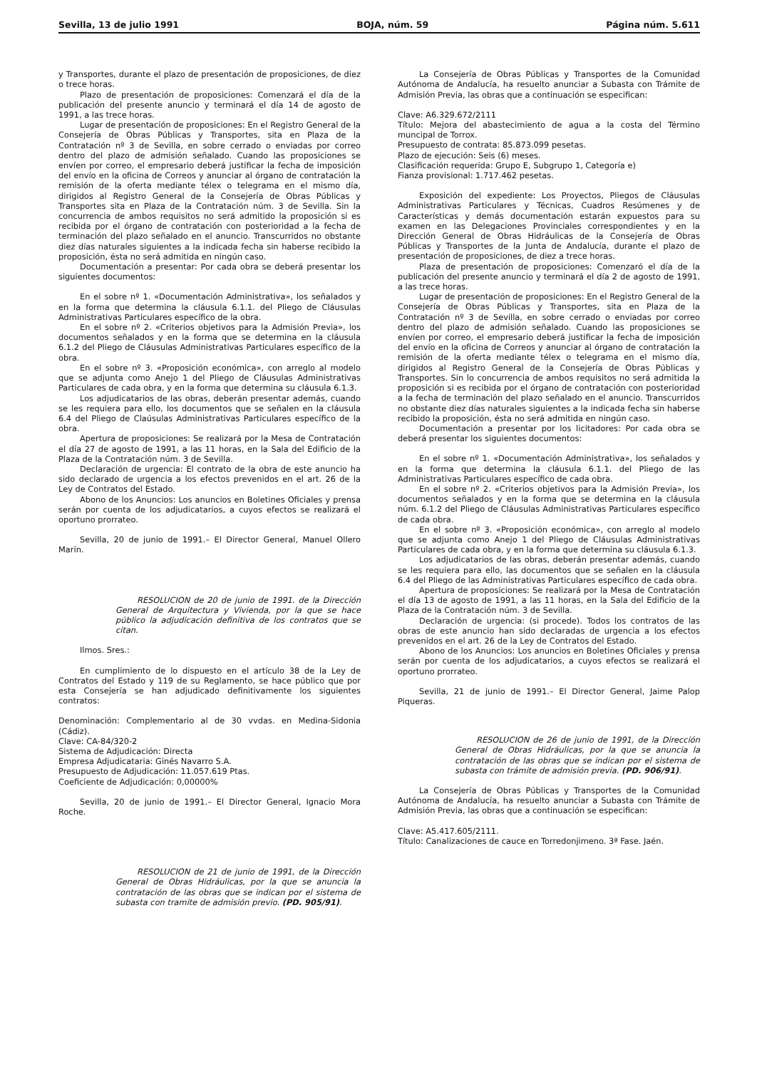Sevilla, 13 de julio 1991 BOJA, núm. 59 Página núm. 5.611
y Transportes, durante el plazo de presentación de proposiciones, de diez o trece horas.
Plazo de presentación de proposiciones: Comenzará el día de la publicación del presente anuncio y terminará el día 14 de agosto de 1991, a las trece horas.
Lugar de presentación de proposiciones: En el Registro General de la Consejería de Obras Públicas y Transportes, sita en Plaza de la Contratación nº 3 de Sevilla, en sobre cerrado o enviadas por correo dentro del plazo de admisión señalado. Cuando las proposiciones se envíen por correo, el empresario deberá justificar la fecha de imposición del envío en la oficina de Correos y anunciar al órgano de contratación la remisión de la oferta mediante télex o telegrama en el mismo día, dirigidos al Registro General de la Consejería de Obras Públicas y Transportes sita en Plaza de la Contratación núm. 3 de Sevilla. Sin la concurrencia de ambos requisitos no será admitido la proposición si es recibida por el órgano de contratación con posterioridad a la fecha de terminación del plazo señalado en el anuncio. Transcurridos no obstante diez días naturales siguientes a la indicada fecha sin haberse recibido la proposición, ésta no será admitida en ningún caso.
Documentación a presentar: Por cada obra se deberá presentar los siguientes documentos:
En el sobre nº 1. «Documentación Administrativa», los señalados y en la forma que determina la cláusula 6.1.1. del Pliego de Cláusulas Administrativas Particulares específico de la obra.
En el sobre nº 2. «Criterios objetivos para la Admisión Previa», los documentos señalados y en la forma que se determina en la cláusula 6.1.2 del Pliego de Cláusulas Administrativas Particulares específico de la obra.
En el sobre nº 3. «Proposición económica», con arreglo al modelo que se adjunta como Anejo 1 del Pliego de Cláusulas Administrativas Particulares de cada obra, y en la forma que determina su cláusula 6.1.3.
Los adjudicatarios de las obras, deberán presentar además, cuando se les requiera para ello, los documentos que se señalen en la cláusula 6.4 del Pliego de Claúsulas Administrativas Particulares específico de la obra.
Apertura de proposiciones: Se realizará por la Mesa de Contratación el día 27 de agosto de 1991, a las 11 horas, en la Sala del Edificio de la Plaza de la Contratación núm. 3 de Sevilla.
Declaración de urgencia: El contrato de la obra de este anuncio ha sido declarado de urgencia a los efectos prevenidos en el art. 26 de la Ley de Contratos del Estado.
Abono de los Anuncios: Los anuncios en Boletines Oficiales y prensa serán por cuenta de los adjudicatarios, a cuyos efectos se realizará el oportuno prorrateo.
Sevilla, 20 de junio de 1991.– El Director General, Manuel Ollero Marín.
RESOLUCION de 20 de junio de 1991. de la Dirección General de Arquitectura y Vivienda, por la que se hace público la adjudicación definitiva de los contratos que se citan.
Ilmos. Sres.:
En cumplimiento de lo dispuesto en el artículo 38 de la Ley de Contratos del Estado y 119 de su Reglamento, se hace público que por esta Consejería se han adjudicado definitivamente los siguientes contratos:
Denominación: Complementario al de 30 vvdas. en Medina-Sidonia (Cádiz).
Clave: CA-84/320-2
Sistema de Adjudicación: Directa
Empresa Adjudicataria: Ginés Navarro S.A.
Presupuesto de Adjudicación: 11.057.619 Ptas.
Coeficiente de Adjudicación: 0,00000%
Sevilla, 20 de junio de 1991.– El Director General, Ignacio Mora Roche.
RESOLUCION de 21 de junio de 1991, de la Dirección General de Obras Hidráulicas, por la que se anuncia la contratación de las obras que se indican por el sistema de subasta con tramite de admisión previo. (PD. 905/91).
La Consejería de Obras Públicas y Transportes de la Comunidad Autónoma de Andalucía, ha resuelto anunciar a Subasta con Trámite de Admisión Previa, las obras que a continuación se especifican:
Clave: A6.329.672/2111
Título: Mejora del abastecimiento de agua a la costa del Término muncipal de Torrox.
Presupuesto de contrata: 85.873.099 pesetas.
Plazo de ejecución: Seis (6) meses.
Clasificación requerida: Grupo E, Subgrupo 1, Categoría e)
Fianza provisional: 1.717.462 pesetas.
Exposición del expediente: Los Proyectos, Pliegos de Cláusulas Administrativas Particulares y Técnicas, Cuadros Resúmenes y de Características y demás documentación estarán expuestos para su examen en las Delegaciones Provinciales correspondientes y en la Dirección General de Obras Hidráulicas de la Consejería de Obras Públicas y Transportes de la Junta de Andalucía, durante el plazo de presentación de proposiciones, de diez a trece horas.
Plaza de presentación de proposiciones: Comenzaró el día de la publicación del presente anuncio y terminará el día 2 de agosto de 1991, a las trece horas.
Lugar de presentación de proposiciones: En el Registro General de la Consejería de Obras Públicas y Transportes, sita en Plaza de la Contratación nº 3 de Sevilla, en sobre cerrado o enviadas por correo dentro del plazo de admisión señalado. Cuando las proposiciones se envíen por correo, el empresario deberá justificar la fecha de imposición del envío en la oficina de Correos y anunciar al órgano de contratación la remisión de la oferta mediante télex o telegrama en el mismo día, dirigidos al Registro General de la Consejería de Obras Públicas y Transportes. Sin lo concurrencia de ambos requisitos no será admitida la proposición si es recibida por el órgano de contratación con posterioridad a la fecha de terminación del plazo señalado en el anuncio. Transcurridos no obstante diez días naturales siguientes a la indicada fecha sin haberse recibido la proposición, ésta no será admitida en ningún caso.
Documentación a presentar por los licitadores: Por cada obra se deberá presentar los siguientes documentos:
En el sobre nº 1. «Documentación Administrativa», los señalados y en la forma que determina la cláusula 6.1.1. del Pliego de las Administrativas Particulares específico de cada obra.
En el sobre nº 2. «Criterios objetivos para la Admisión Previa», los documentos señalados y en la forma que se determina en la cláusula núm. 6.1.2 del Pliego de Cláusulas Administrativas Particulares específico de cada obra.
En el sobre nº 3. «Proposición económica», con arreglo al modelo que se adjunta como Anejo 1 del Pliego de Cláusulas Administrativas Particulares de cada obra, y en la forma que determina su cláusula 6.1.3.
Los adjudicatarios de las obras, deberán presentar además, cuando se les requiera para ello, las documentos que se señalen en la cláusula 6.4 del Pliego de las Administrativas Particulares específico de cada obra.
Apertura de proposiciones: Se realizará por la Mesa de Contratación el día 13 de agosto de 1991, a las 11 horas, en la Sala del Edificio de la Plaza de la Contratación núm. 3 de Sevilla.
Declaración de urgencia: (si procede). Todos los contratos de las obras de este anuncio han sido declaradas de urgencia a los efectos prevenidos en el art. 26 de la Ley de Contratos del Estado.
Abono de los Anuncios: Los anuncios en Boletines Oficiales y prensa serán por cuenta de los adjudicatarios, a cuyos efectos se realizará el oportuno prorrateo.
Sevilla, 21 de junio de 1991.– El Director General, Jaime Palop Piqueras.
RESOLUCION de 26 de junio de 1991, de la Dirección General de Obras Hidráulicas, por la que se anuncia la contratación de las obras que se indican por el sistema de subasta con trámite de admisión previa. (PD. 906/91).
La Consejería de Obras Públicas y Transportes de la Comunidad Autónoma de Andalucía, ha resuelto anunciar a Subasta con Trámite de Admisión Previa, las obras que a continuación se especifican:
Clave: A5.417.605/2111.
Título: Canalizaciones de cauce en Torredonjimeno. 3ª Fase. Jaén.